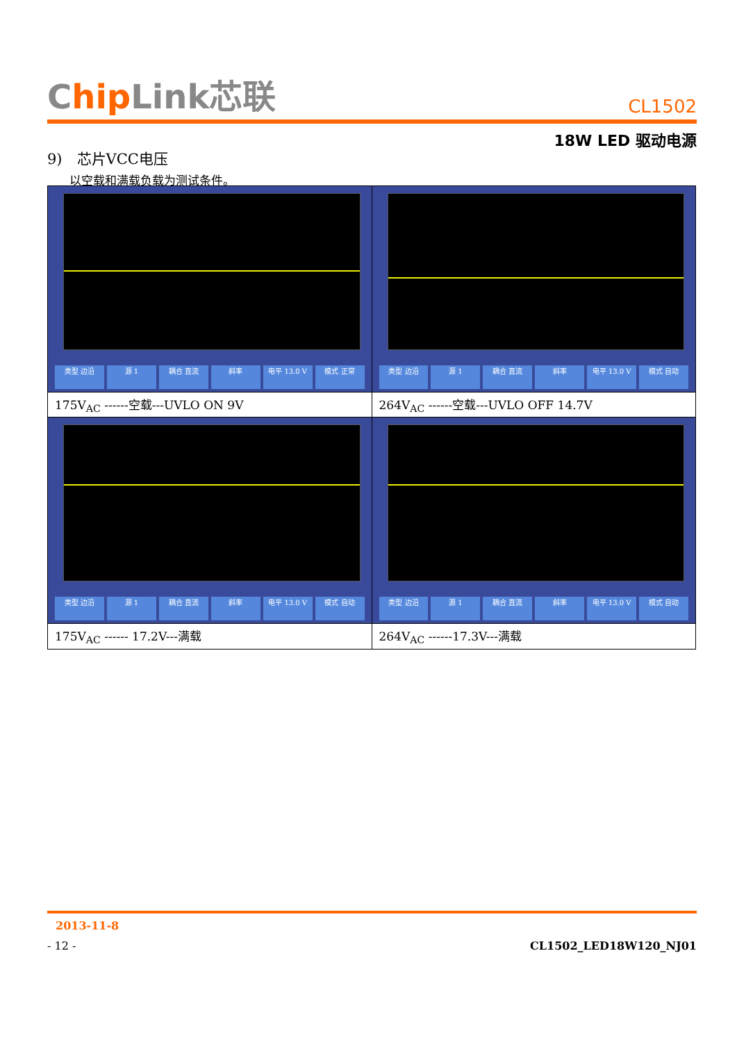Chip Link芯联
CL1502
18W LED 驱动电源
9)　芯片VCC电压
以空载和满载负载为测试条件。
| 类型 边沿 源 1 耦合 直流 斜率 电平 13.0 V 模式 正常 | 类型 边沿 源 1 耦合 直流 斜率 电平 13.0 V 模式 自动 |
| 175V<sub>AC</sub> ------空载---UVLO ON 9V | 264V<sub>AC</sub> ------空载---UVLO OFF 14.7V |
| 类型 边沿 源 1 耦合 直流 斜率 电平 13.0 V 模式 自动 | 类型 边沿 源 1 耦合 直流 斜率 电平 13.0 V 模式 自动 |
| 175V<sub>AC</sub> ------ 17.2V---满载 | 264V<sub>AC</sub> ------17.3V---满载 |
2013-11-8
- 12 - CL1502_LED18W120_NJ01